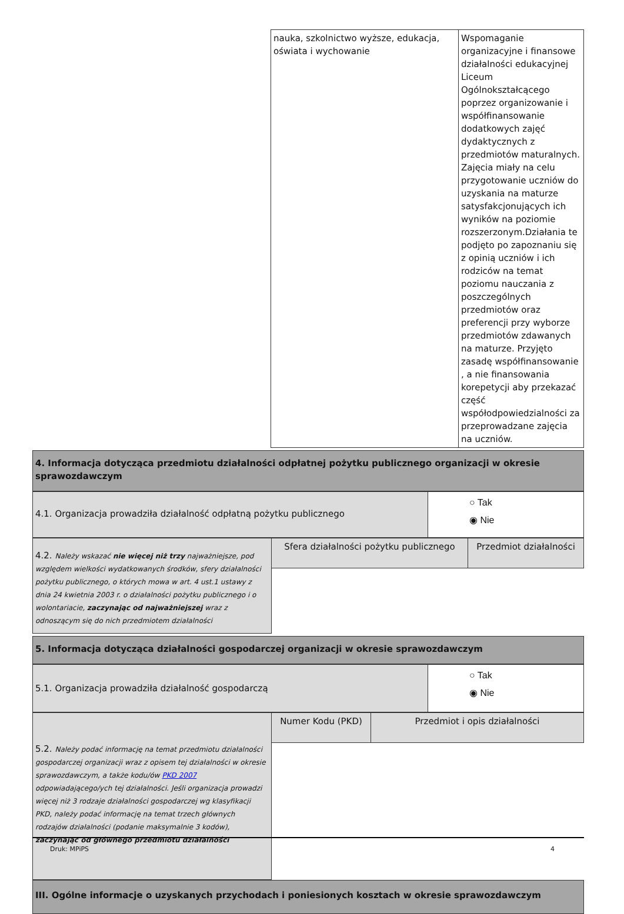| | nauka, szkolnictwo wyższe, edukacja, oświata i wychowanie | Wspomaganie organizacyjne i finansowe działalności edukacyjnej Liceum Ogólnokształcącego poprzez organizowanie i współfinansowanie dodatkowych zajęć dydaktycznych z przedmiotów maturalnych. Zajęcia miały na celu przygotowanie uczniów do uzyskania na maturze satysfakcjonujących ich wyników na poziomie rozszerzonym.Działania te podjęto po zapoznaniu się z opinią uczniów i ich rodziców na temat poziomu nauczania z poszczególnych przedmiotów oraz preferencji przy wyborze przedmiotów zdawanych na maturze. Przyjęto zasadę współfinansowanie , a nie finansowania korepetycji aby przekazać część współodpowiedzialności za przeprowadzane zajęcia na uczniów. |
| 4. Informacja dotycząca przedmiotu działalności odpłatnej pożytku publicznego organizacji w okresie sprawozdawczym |
| 4.1. Organizacja prowadziła działalność odpłatną pożytku publicznego | ○ Tak ◉ Nie |
| 4.2. Należy wskazać nie więcej niż trzy najważniejsze, pod względem wielkości wydatkowanych środków, sfery działalności pożytku publicznego, o których mowa w art. 4 ust.1 ustawy z dnia 24 kwietnia 2003 r. o działalności pożytku publicznego i o wolontariacie, zaczynając od najważniejszej wraz z odnoszącym się do nich przedmiotem działalności | Sfera działalności pożytku publicznego | Przedmiot działalności |
| 5. Informacja dotycząca działalności gospodarczej organizacji w okresie sprawozdawczym |
| 5.1. Organizacja prowadziła działalność gospodarczą | ○ Tak ◉ Nie |
| 5.2. Należy podać informację na temat przedmiotu działalności gospodarczej organizacji wraz z opisem tej działalności w okresie sprawozdawczym, a także kodu/ów PKD 2007 odpowiadającego/ych tej działalności. Jeśli organizacja prowadzi więcej niż 3 rodzaje działalności gospodarczej wg klasyfikacji PKD, należy podać informację na temat trzech głównych rodzajów działalności (podanie maksymalnie 3 kodów), zaczynając od głównego przedmiotu działalności | Numer Kodu (PKD) | Przedmiot i opis działalności |
| III. Ogólne informacje o uzyskanych przychodach i poniesionych kosztach w okresie sprawozdawczym |
Druk: MPiPS 4